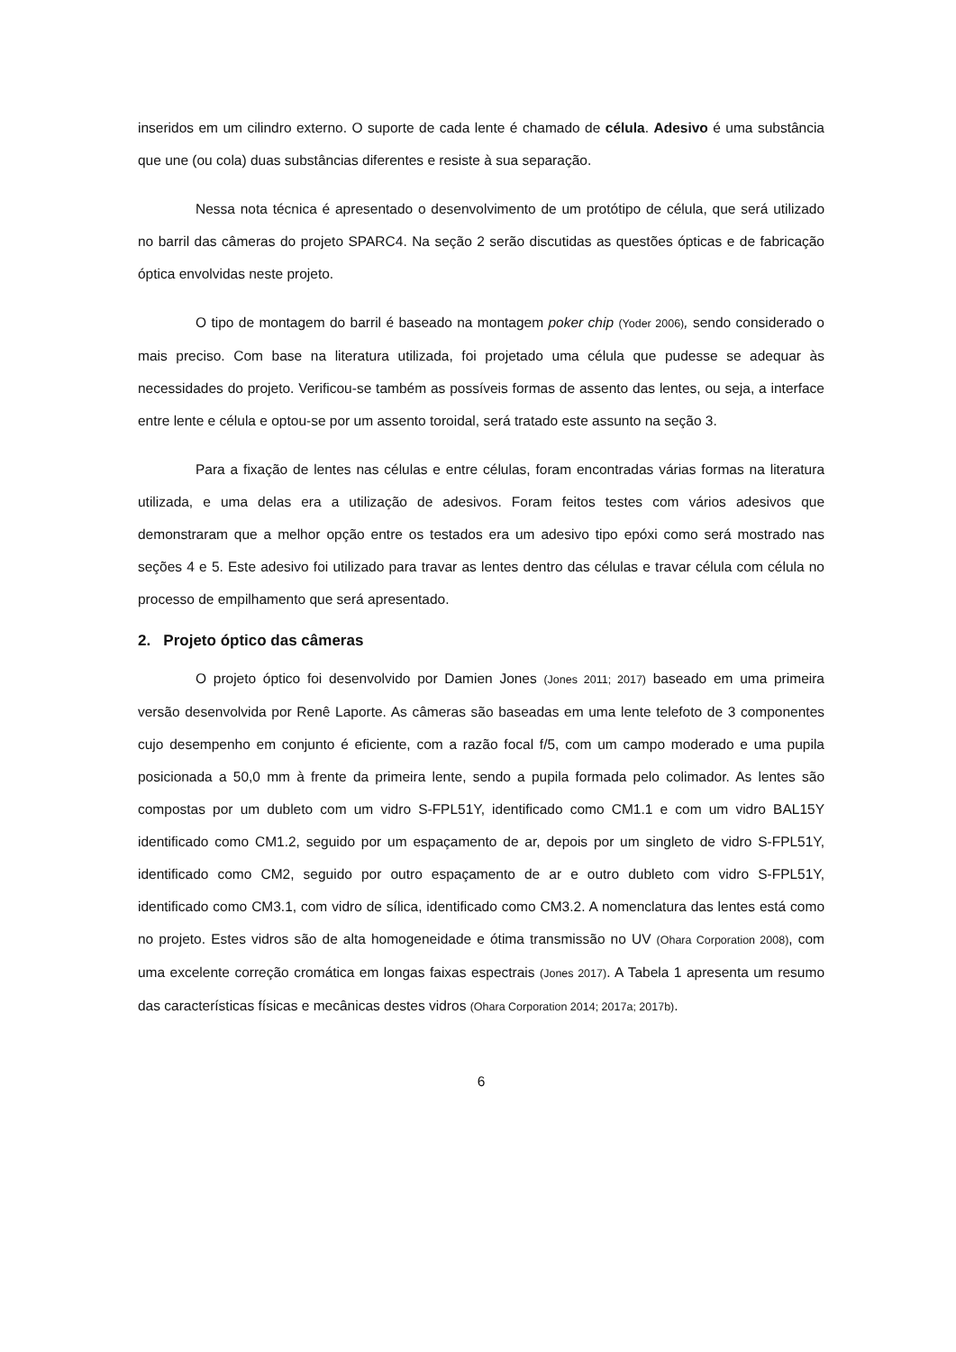inseridos em um cilindro externo. O suporte de cada lente é chamado de célula. Adesivo é uma substância que une (ou cola) duas substâncias diferentes e resiste à sua separação.
Nessa nota técnica é apresentado o desenvolvimento de um protótipo de célula, que será utilizado no barril das câmeras do projeto SPARC4. Na seção 2 serão discutidas as questões ópticas e de fabricação óptica envolvidas neste projeto.
O tipo de montagem do barril é baseado na montagem poker chip (Yoder 2006), sendo considerado o mais preciso. Com base na literatura utilizada, foi projetado uma célula que pudesse se adequar às necessidades do projeto. Verificou-se também as possíveis formas de assento das lentes, ou seja, a interface entre lente e célula e optou-se por um assento toroidal, será tratado este assunto na seção 3.
Para a fixação de lentes nas células e entre células, foram encontradas várias formas na literatura utilizada, e uma delas era a utilização de adesivos. Foram feitos testes com vários adesivos que demonstraram que a melhor opção entre os testados era um adesivo tipo epóxi como será mostrado nas seções 4 e 5. Este adesivo foi utilizado para travar as lentes dentro das células e travar célula com célula no processo de empilhamento que será apresentado.
2. Projeto óptico das câmeras
O projeto óptico foi desenvolvido por Damien Jones (Jones 2011; 2017) baseado em uma primeira versão desenvolvida por Renê Laporte. As câmeras são baseadas em uma lente telefoto de 3 componentes cujo desempenho em conjunto é eficiente, com a razão focal f/5, com um campo moderado e uma pupila posicionada a 50,0 mm à frente da primeira lente, sendo a pupila formada pelo colimador. As lentes são compostas por um dubleto com um vidro S-FPL51Y, identificado como CM1.1 e com um vidro BAL15Y identificado como CM1.2, seguido por um espaçamento de ar, depois por um singleto de vidro S-FPL51Y, identificado como CM2, seguido por outro espaçamento de ar e outro dubleto com vidro S-FPL51Y, identificado como CM3.1, com vidro de sílica, identificado como CM3.2. A nomenclatura das lentes está como no projeto. Estes vidros são de alta homogeneidade e ótima transmissão no UV (Ohara Corporation 2008), com uma excelente correção cromática em longas faixas espectrais (Jones 2017). A Tabela 1 apresenta um resumo das características físicas e mecânicas destes vidros (Ohara Corporation 2014; 2017a; 2017b).
6